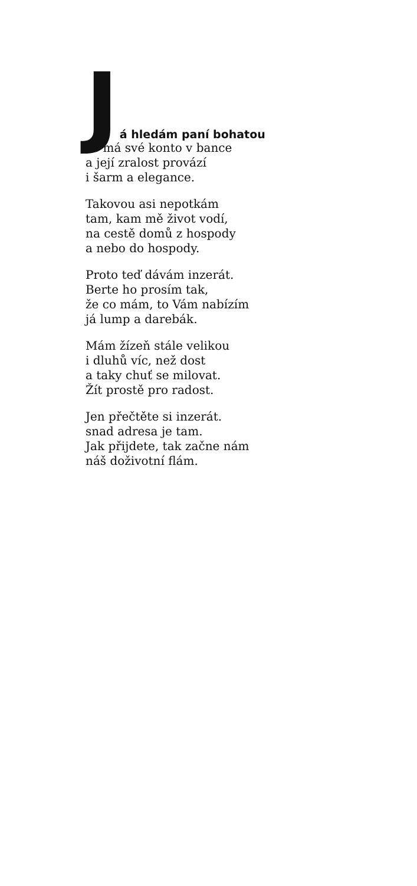Já hledám paní bohatou
co má své konto v bance
a její zralost provází
i šarm a elegance.
Takovou asi nepotkám
tam, kam mě život vodí,
na cestě domů z hospody
a nebo do hospody.
Proto teď dávám inzerát.
Berte ho prosím tak,
že co mám, to Vám nabízím
já lump a darebák.
Mám žízeň stále velikou
i dluhů víc, než dost
a taky chuť se milovat.
Žít prostě pro radost.
Jen přečtěte si inzerát.
snad adresa je tam.
Jak přijdete, tak začne nám
náš doživotní flám.